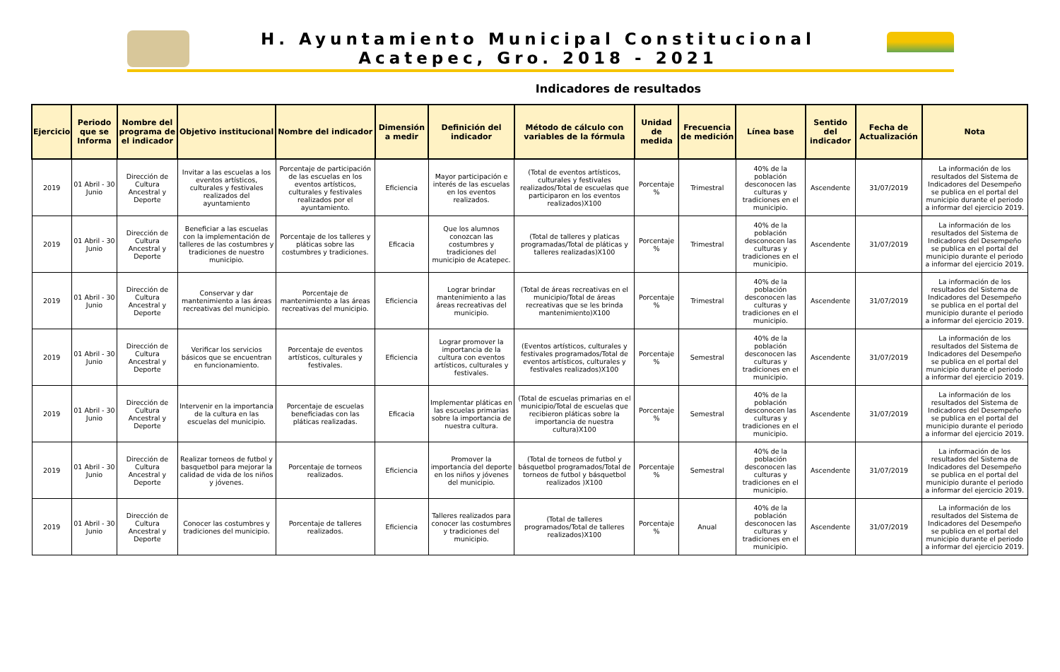H. Ayuntamiento Municipal Constitucional
Acatepec, Gro. 2018 - 2021
Indicadores de resultados
| Ejercicio | Periodo que se Informa | Nombre del programa de el indicador | Objetivo institucional | Nombre del indicador | Dimensión a medir | Definición del indicador | Método de cálculo con variables de la fórmula | Unidad de medida | Frecuencia de medición | Línea base | Sentido del indicador | Fecha de Actualización | Nota |
| --- | --- | --- | --- | --- | --- | --- | --- | --- | --- | --- | --- | --- | --- |
| 2019 | 01 Abril - 30 Junio | Dirección de Cultura Ancestral y Deporte | Invitar a las escuelas a los eventos artísticos, culturales y festivales realizados del ayuntamiento | Porcentaje de participación de las escuelas en los eventos artísticos, culturales y festivales realizados por el ayuntamiento. | Eficiencia | Mayor participación e interés de las escuelas en los eventos realizados. | (Total de eventos artísticos, culturales y festivales realizados/Total de escuelas que participaron en los eventos realizados)X100 | Porcentaje % | Trimestral | 40% de la población desconocen las culturas y tradiciones en el municipio. | Ascendente | 31/07/2019 | La información de los resultados del Sistema de Indicadores del Desempeño se publica en el portal del municipio durante el periodo a informar del ejercicio 2019. |
| 2019 | 01 Abril - 30 Junio | Dirección de Cultura Ancestral y Deporte | Beneficiar a las escuelas con la implementación de talleres de las costumbres y tradiciones de nuestro municipio. | Porcentaje de los talleres y pláticas sobre las costumbres y tradiciones. | Eficacia | Que los alumnos conozcan las costumbres y tradiciones del municipio de Acatepec. | (Total de talleres y platicas programadas/Total de pláticas y talleres realizadas)X100 | Porcentaje % | Trimestral | 40% de la población desconocen las culturas y tradiciones en el municipio. | Ascendente | 31/07/2019 | La información de los resultados del Sistema de Indicadores del Desempeño se publica en el portal del municipio durante el periodo a informar del ejercicio 2019. |
| 2019 | 01 Abril - 30 Junio | Dirección de Cultura Ancestral y Deporte | Conservar y dar mantenimiento a las áreas recreativas del municipio. | Porcentaje de mantenimiento a las áreas recreativas del municipio. | Eficiencia | Lograr brindar mantenimiento a las áreas recreativas del municipio. | (Total de áreas recreativas en el municipio/Total de áreas recreativas que se les brinda mantenimiento)X100 | Porcentaje % | Trimestral | 40% de la población desconocen las culturas y tradiciones en el municipio. | Ascendente | 31/07/2019 | La información de los resultados del Sistema de Indicadores del Desempeño se publica en el portal del municipio durante el periodo a informar del ejercicio 2019. |
| 2019 | 01 Abril - 30 Junio | Dirección de Cultura Ancestral y Deporte | Verificar los servicios básicos que se encuentran en funcionamiento. | Porcentaje de eventos artísticos, culturales y festivales. | Eficiencia | Lograr promover la importancia de la cultura con eventos artísticos, culturales y festivales. | (Eventos artísticos, culturales y festivales programados/Total de eventos artísticos, culturales y festivales realizados)X100 | Porcentaje % | Semestral | 40% de la población desconocen las culturas y tradiciones en el municipio. | Ascendente | 31/07/2019 | La información de los resultados del Sistema de Indicadores del Desempeño se publica en el portal del municipio durante el periodo a informar del ejercicio 2019. |
| 2019 | 01 Abril - 30 Junio | Dirección de Cultura Ancestral y Deporte | Intervenir en la importancia de la cultura en las escuelas del municipio. | Porcentaje de escuelas beneficiadas con las pláticas realizadas. | Eficacia | Implementar pláticas en las escuelas primarias sobre la importancia de nuestra cultura. | (Total de escuelas primarias en el municipio/Total de escuelas que recibieron pláticas sobre la importancia de nuestra cultura)X100 | Porcentaje % | Semestral | 40% de la población desconocen las culturas y tradiciones en el municipio. | Ascendente | 31/07/2019 | La información de los resultados del Sistema de Indicadores del Desempeño se publica en el portal del municipio durante el periodo a informar del ejercicio 2019. |
| 2019 | 01 Abril - 30 Junio | Dirección de Cultura Ancestral y Deporte | Realizar torneos de futbol y basquetbol para mejorar la calidad de vida de los niños y jóvenes. | Porcentaje de torneos realizados. | Eficiencia | Promover la importancia del deporte en los niños y jóvenes del municipio. | (Total de torneos de futbol y básquetbol programados/Total de torneos de futbol y básquetbol realizados )X100 | Porcentaje % | Semestral | 40% de la población desconocen las culturas y tradiciones en el municipio. | Ascendente | 31/07/2019 | La información de los resultados del Sistema de Indicadores del Desempeño se publica en el portal del municipio durante el periodo a informar del ejercicio 2019. |
| 2019 | 01 Abril - 30 Junio | Dirección de Cultura Ancestral y Deporte | Conocer las costumbres y tradiciones del municipio. | Porcentaje de talleres realizados. | Eficiencia | Talleres realizados para conocer las costumbres y tradiciones del municipio. | (Total de talleres programados/Total de talleres realizados)X100 | Porcentaje % | Anual | 40% de la población desconocen las culturas y tradiciones en el municipio. | Ascendente | 31/07/2019 | La información de los resultados del Sistema de Indicadores del Desempeño se publica en el portal del municipio durante el periodo a informar del ejercicio 2019. |